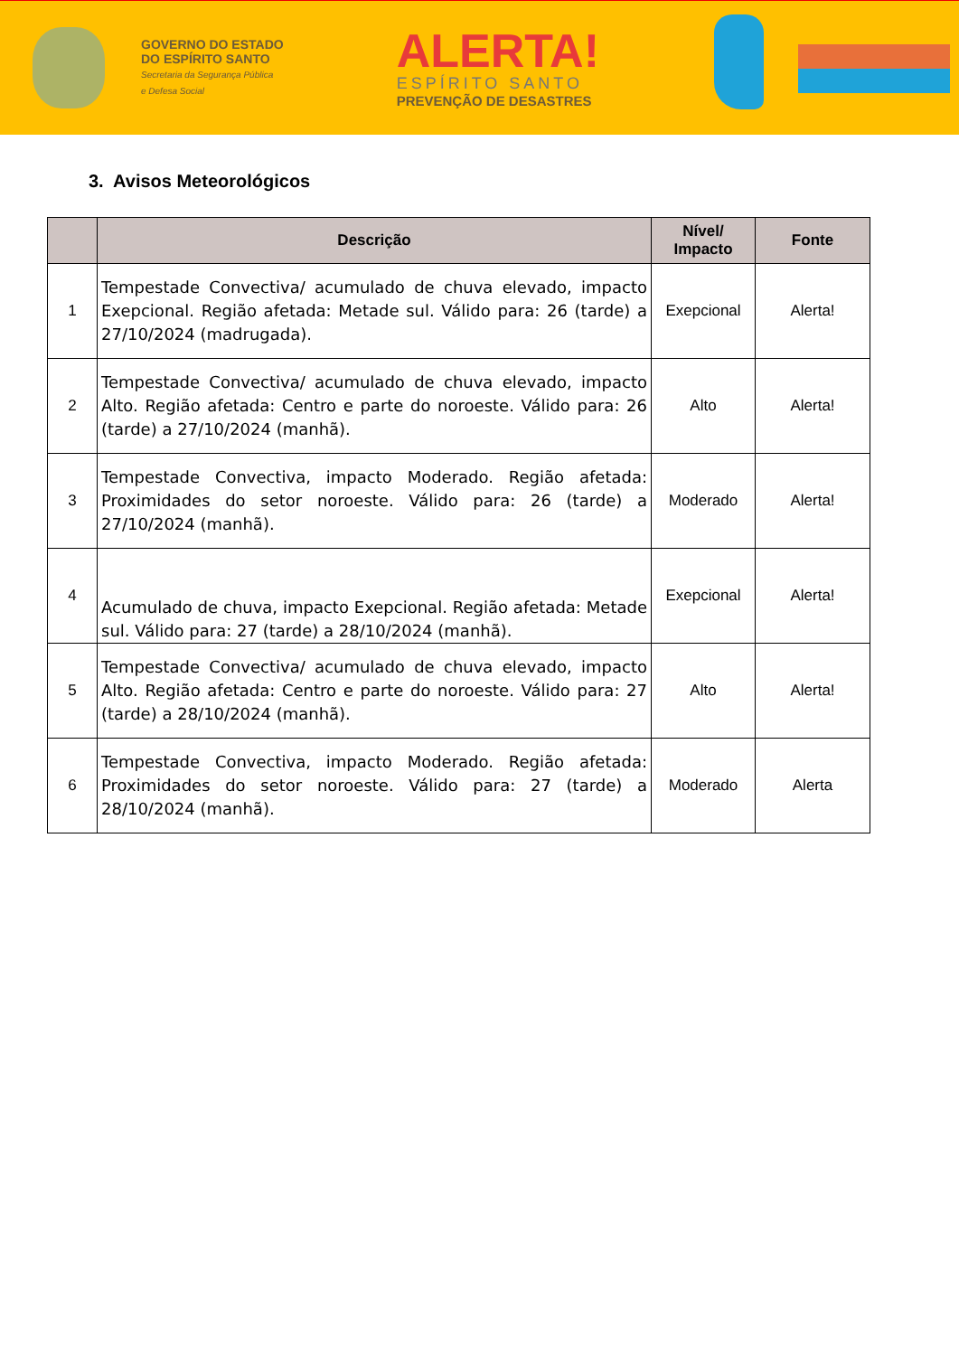GOVERNO DO ESTADO
DO ESPÍRITO SANTO
Secretaria da Segurança Pública
e Defesa Social
ALERTA!
ESPÍRITO SANTO
PREVENÇÃO DE DESASTRES
3. Avisos Meteorológicos
| | Descrição | Nível/ Impacto | Fonte |
| --- | --- | --- | --- |
| 1 | Tempestade Convectiva/ acumulado de chuva elevado, impacto Exepcional. Região afetada: Metade sul. Válido para: 26 (tarde) a 27/10/2024 (madrugada). | Exepcional | Alerta! |
| 2 | Tempestade Convectiva/ acumulado de chuva elevado, impacto Alto. Região afetada: Centro e parte do noroeste. Válido para: 26 (tarde) a 27/10/2024 (manhã). | Alto | Alerta! |
| 3 | Tempestade Convectiva, impacto Moderado. Região afetada: Proximidades do setor noroeste. Válido para: 26 (tarde) a 27/10/2024 (manhã). | Moderado | Alerta! |
| 4 | Acumulado de chuva, impacto Exepcional. Região afetada: Metade sul. Válido para: 27 (tarde) a 28/10/2024 (manhã). | Exepcional | Alerta! |
| 5 | Tempestade Convectiva/ acumulado de chuva elevado, impacto Alto. Região afetada: Centro e parte do noroeste. Válido para: 27 (tarde) a 28/10/2024 (manhã). | Alto | Alerta! |
| 6 | Tempestade Convectiva, impacto Moderado. Região afetada: Proximidades do setor noroeste. Válido para: 27 (tarde) a 28/10/2024 (manhã). | Moderado | Alerta |